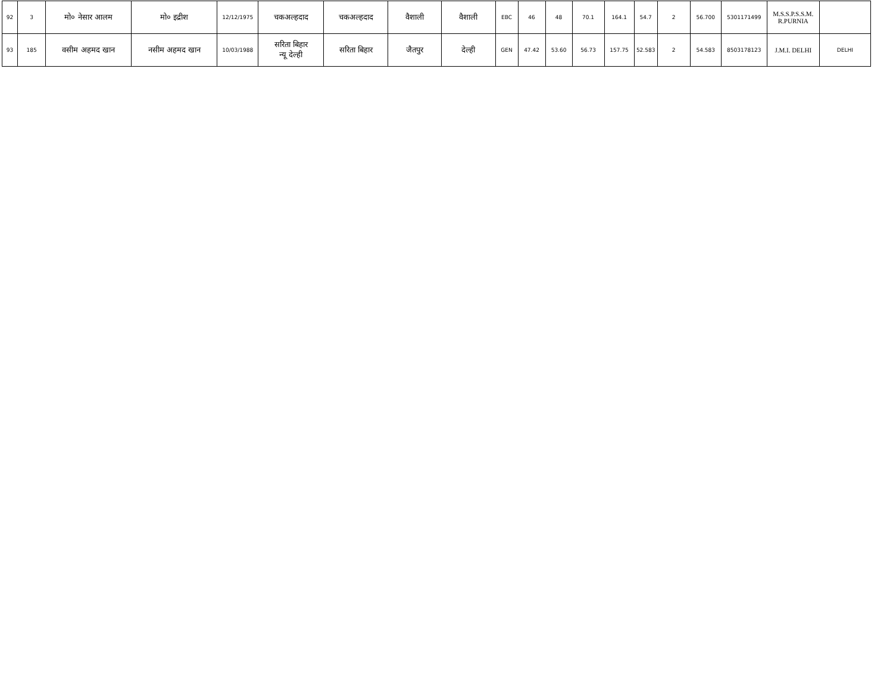| 92 | 3 | मो० नेसार आलम | मो० इद्रीश | 12/12/1975 | चकअल्हदाद | चकअल्हदाद | वैशाली | वैशाली | EBC | 46 | 48 | 70.1 | 164.1 | 54.7 | 2 | 56.700 | 5301171499 | M.S.S.P.S.S.M. R.PURNIA | |
| 93 | 185 | वसीम अहमद खान | नसीम अहमद खान | 10/03/1988 | सरिता बिहार न्यू देल्ही | सरिता बिहार | जैतपुर | देल्ही | GEN | 47.42 | 53.60 | 56.73 | 157.75 | 52.583 | 2 | 54.583 | 8503178123 | J.M.I. DELHI | DELHI |